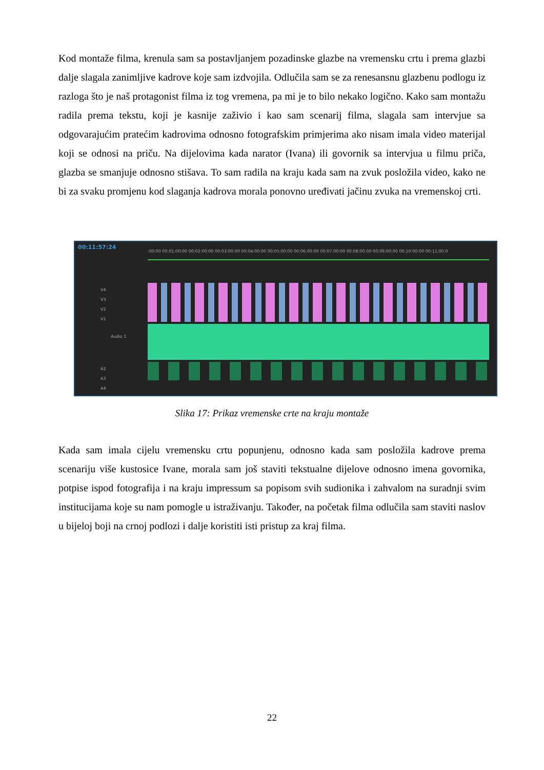Kod montaže filma, krenula sam sa postavljanjem pozadinske glazbe na vremensku crtu i prema glazbi dalje slagala zanimljive kadrove koje sam izdvojila. Odlučila sam se za renesansnu glazbenu podlogu iz razloga što je naš protagonist filma iz tog vremena, pa mi je to bilo nekako logično. Kako sam montažu radila prema tekstu, koji je kasnije zaživio i kao sam scenarij filma, slagala sam intervjue sa odgovarajućim pratećim kadrovima odnosno fotografskim primjerima ako nisam imala video materijal koji se odnosi na priču. Na dijelovima kada narator (Ivana) ili govornik sa intervjua u filmu priča, glazba se smanjuje odnosno stišava. To sam radila na kraju kada sam na zvuk posložila video, kako ne bi za svaku promjenu kod slaganja kadrova morala ponovno uređivati jačinu zvuka na vremenskoj crti.
00:11:57:24
:00:00 00:01:00:00 00:02:00:00 00:03:00:00 00:04:00:00 00:05:00:00 00:06:00:00 00:07:00:00 00:08:00:00 00:09:00:00 00:10:00:00 00:11:00:0
V4
V3
V2
V1
Audio 1
A2
A3
A4
Slika 17: Prikaz vremenske crte na kraju montaže
Kada sam imala cijelu vremensku crtu popunjenu, odnosno kada sam posložila kadrove prema scenariju više kustosice Ivane, morala sam još staviti tekstualne dijelove odnosno imena govornika, potpise ispod fotografija i na kraju impressum sa popisom svih sudionika i zahvalom na suradnji svim institucijama koje su nam pomogle u istraživanju. Također, na početak filma odlučila sam staviti naslov u bijeloj boji na crnoj podlozi i dalje koristiti isti pristup za kraj filma.
22